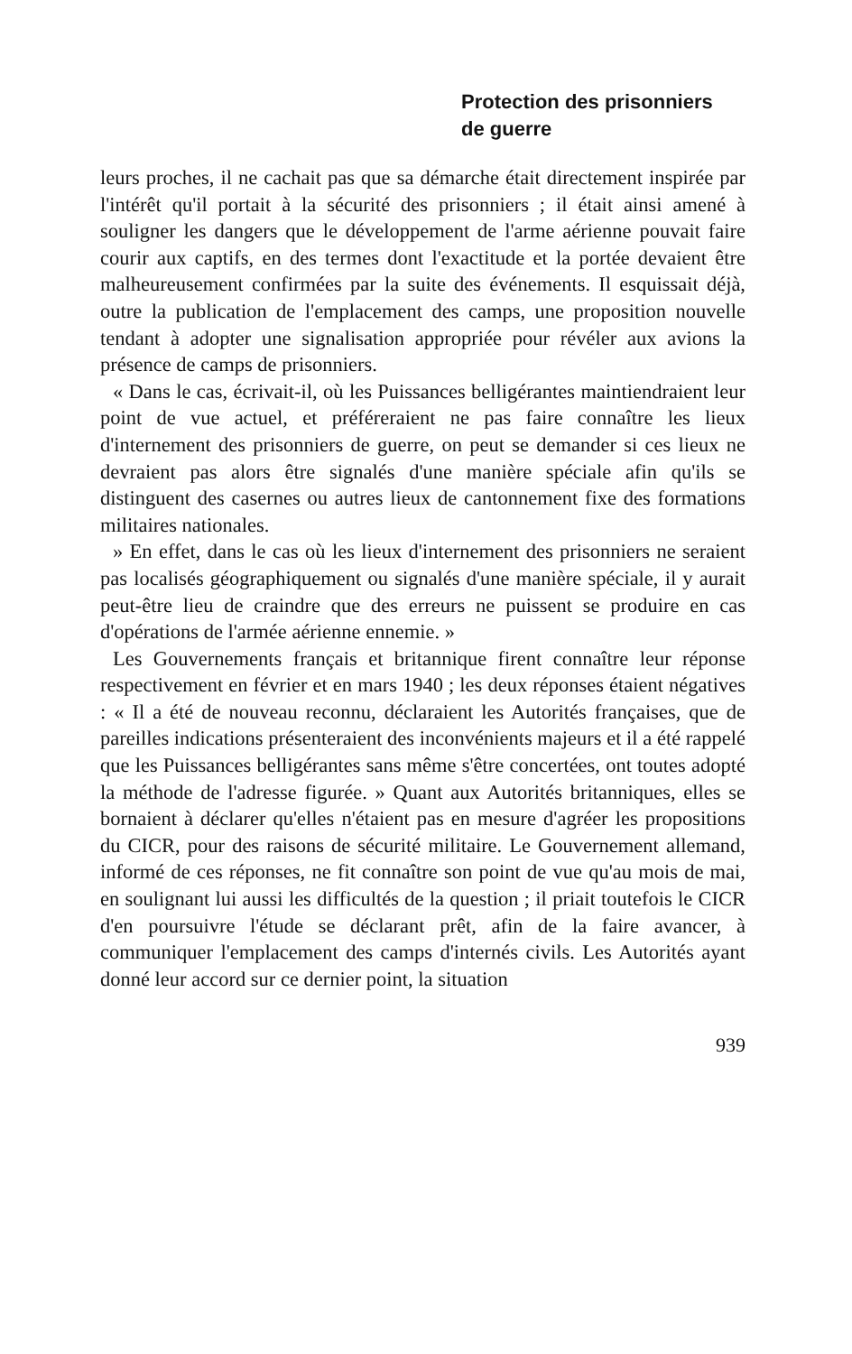Protection des prisonniers
de guerre
leurs proches, il ne cachait pas que sa démarche était directement inspirée par l'intérêt qu'il portait à la sécurité des prisonniers ; il était ainsi amené à souligner les dangers que le développement de l'arme aérienne pouvait faire courir aux captifs, en des termes dont l'exactitude et la portée devaient être malheureusement confirmées par la suite des événements. Il esquissait déjà, outre la publication de l'emplacement des camps, une proposition nouvelle tendant à adopter une signalisation appropriée pour révéler aux avions la présence de camps de prisonniers.
« Dans le cas, écrivait-il, où les Puissances belligérantes maintiendraient leur point de vue actuel, et préféreraient ne pas faire connaître les lieux d'internement des prisonniers de guerre, on peut se demander si ces lieux ne devraient pas alors être signalés d'une manière spéciale afin qu'ils se distinguent des casernes ou autres lieux de cantonnement fixe des formations militaires nationales.
» En effet, dans le cas où les lieux d'internement des prisonniers ne seraient pas localisés géographiquement ou signalés d'une manière spéciale, il y aurait peut-être lieu de craindre que des erreurs ne puissent se produire en cas d'opérations de l'armée aérienne ennemie. »
Les Gouvernements français et britannique firent connaître leur réponse respectivement en février et en mars 1940 ; les deux réponses étaient négatives : « Il a été de nouveau reconnu, déclaraient les Autorités françaises, que de pareilles indications présenteraient des inconvénients majeurs et il a été rappelé que les Puissances belligérantes sans même s'être concertées, ont toutes adopté la méthode de l'adresse figurée. » Quant aux Autorités britanniques, elles se bornaient à déclarer qu'elles n'étaient pas en mesure d'agréer les propositions du CICR, pour des raisons de sécurité militaire. Le Gouvernement allemand, informé de ces réponses, ne fit connaître son point de vue qu'au mois de mai, en soulignant lui aussi les difficultés de la question ; il priait toutefois le CICR d'en poursuivre l'étude se déclarant prêt, afin de la faire avancer, à communiquer l'emplacement des camps d'internés civils. Les Autorités ayant donné leur accord sur ce dernier point, la situation
939